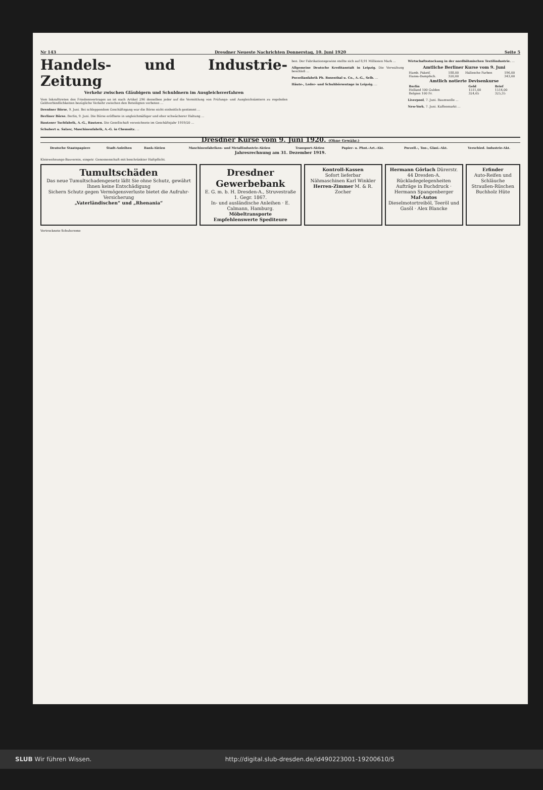Nr 143 Dresdner Neueste Nachrichten Donnerstag, 10. Juni 1920 Seite 5
Handels- und Industrie-Zeitung
Verkehr zwischen Gläubigern und Schuldnern im Ausgleichsverfahren
Vom Inkrafttreten des Friedensvertrages an ist nach Artikel 296 desselben jeder auf die Vermittlung von Prüfungs- und Ausgleichsämtern zu regelnden Geldverbindlichkeiten bezügliche Verkehr zwischen den Beteiligten verboten ...
Dresdner Börse, 9. Juni. Bei schleppendem Geschäftsgang war die Börse nicht einheitlich gestimmt ...
Berliner Börse. Berlin, 9. Juni. Die Börse eröffnete in ungleichmäßiger und eher schwächerer Haltung ...
Bautzner Tuchfabrik, A.-G., Bautzen. Die Gesellschaft verzeichnete im Geschäftsjahr 1919/20 ...
Schubert u. Salzer, Maschinenfabrik, A.-G. in Chemnitz. ...
ben. Der Fabrikationsgewinn stellte sich auf 8,91 Millionen Mark ...
Allgemeine Deutsche Kreditanstalt in Leipzig. Die Verwaltung beschloß ...
Porzellanfabrik Ph. Rosenthal u. Co., A.-G., Selb. ...
Häute-, Leder- und Schuhbörsentage in Leipzig. ...
Wirtschaftsstockung in der nordböhmischen Textilindustrie. ...
Amtliche Berliner Kurse vom 9. Juni
| Hamb. Paketf. | 188,00 | Hallesche Farben | 196,00 |
| Hansa-Dampfsch. | 320,00 | | 343,00 |
Amtlich notierte Devisenkurse
| Berlin | Geld | Brief |
| --- | --- | --- |
| Holland 100 Gulden | 1511,00 | 1514,00 |
| Belgien 100 Fr. | 324,65 | 325,35 |
Liverpool, 7. Juni. Baumwolle ...
New-York, 7. Juni. Kaffeemarkt ...
Dresdner Kurse vom 9. Juni 1920. (Ohne Gewähr.)
| Deutsche Staatspapiere | Stadt-Anleihen | Bank-Aktien | Maschinenfabriken- und Metallindustrie-Aktien | Transport-Aktien | Papier- u. Phot.-Art.-Akt. | Porzell.-, Ton-, Glasi.-Akt. | Verschied. Industrie-Akt. |
| --- | --- | --- | --- | --- | --- | --- | --- |
Jahresrechnung am 31. Dezember 1919.
Kleinwohnungs-Bauverein, eingetr. Genossenschaft mit beschränkter Haftpflicht.
Tumultschäden
Das neue Tumultschadengesetz läßt Sie ohne Schutz, gewährt Ihnen keine Entschädigung
Sichern Schutz gegen Vermögensverluste bietet die Aufruhr-Versicherung
„Vaterländischen“ und „Rhenania“
Dresdner Gewerbebank
E. G. m. b. H. Dresden-A., Struvestraße 1. Gegr. 1867.
In- und ausländische Anleihen · E. Calmann, Hamburg.
Möbeltransporte
Empfehlenswerte Spediteure
Kontroll-Kassen
Sofort lieferbar
Nähmaschinen Karl Winkler
Herren-Zimmer M. & R. Zocher
Hermann Görlach Dürerstr. 44 Dresden-A.
Rückladegelegenheiten
Aufträge in Buchdruck · Hermann Spangenberger
Maf-Autos
Dieselmotortreiböl, Teeröl und Gasöl · Alex Blancke
Erfinder
Auto-Reifen und Schläuche
Straußen-Rüschen
Buchholz Hüte
Vertrocknete Schuhcreme
SLUB Wir führen Wissen. http://digital.slub-dresden.de/id490223001-19200610/5